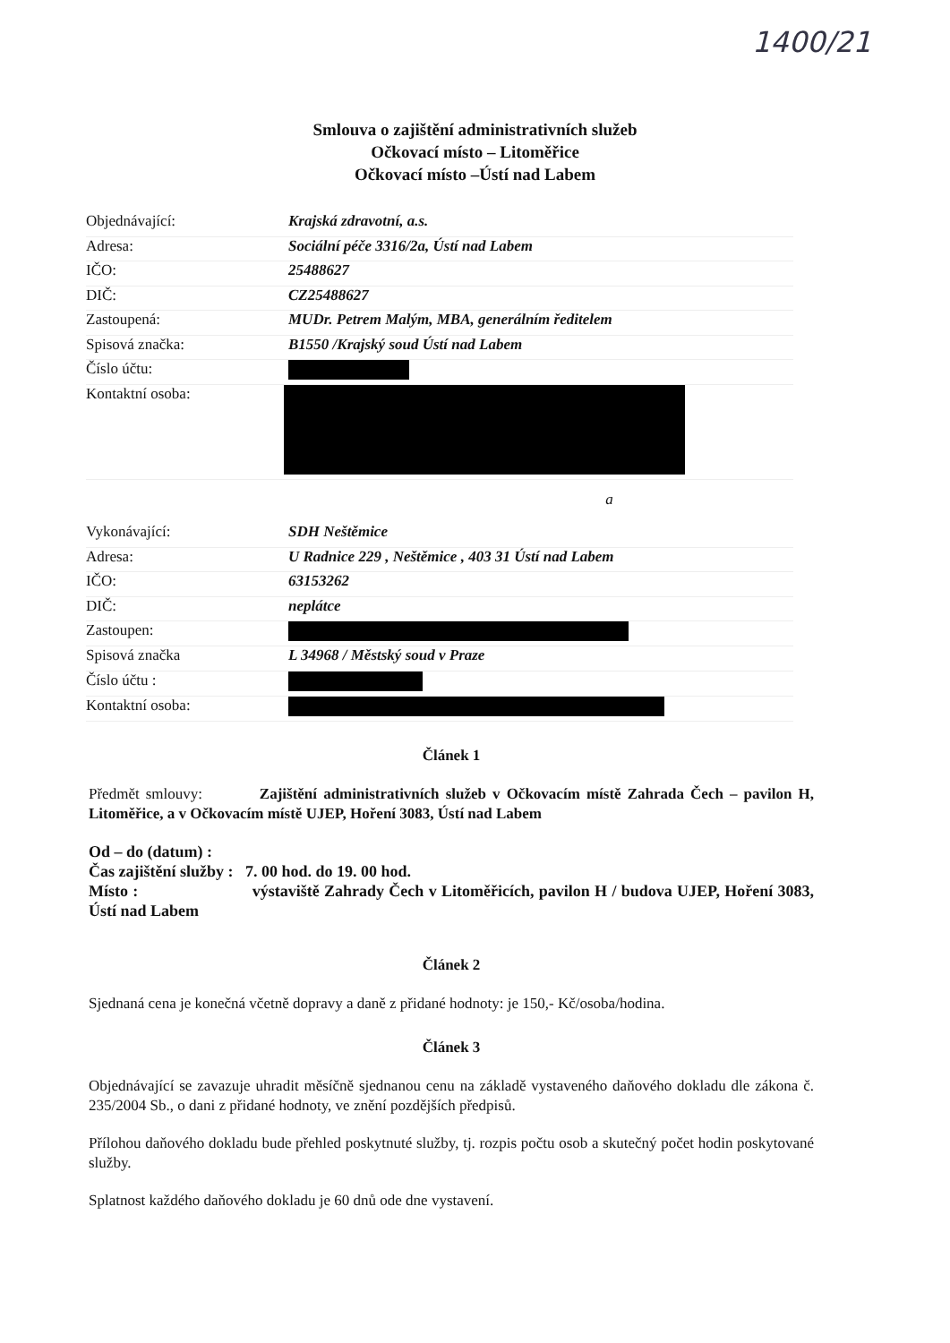1400/21
Smlouva o zajištění administrativních služeb
Očkovací místo – Litoměřice
Očkovací místo –Ústí nad Labem
| Objednávající: | Krajská zdravotní, a.s. |
| Adresa: | Sociální péče 3316/2a, Ústí nad Labem |
| IČO: | 25488627 |
| DIČ: | CZ25488627 |
| Zastoupená: | MUDr. Petrem Malým, MBA, generálním ředitelem |
| Spisová značka: | B1550 /Krajský soud Ústí nad Labem |
| Číslo účtu: | |
| Kontaktní osoba: | |
a
| Vykonávající: | SDH Neštěmice |
| Adresa: | U Radnice 229 , Neštěmice , 403 31 Ústí nad Labem |
| IČO: | 63153262 |
| DIČ: | neplátce |
| Zastoupen: | |
| Spisová značka | L 34968 / Městský soud v Praze |
| Číslo účtu : | |
| Kontaktní osoba: | |
Článek 1
Předmět smlouvy: Zajištění administrativních služeb v Očkovacím místě Zahrada Čech – pavilon H, Litoměřice, a v Očkovacím místě UJEP, Hoření 3083, Ústí nad Labem
Od – do (datum) :
Čas zajištění služby : 7. 00 hod. do 19. 00 hod.
Místo : výstaviště Zahrady Čech v Litoměřicích, pavilon H / budova UJEP, Hoření 3083, Ústí nad Labem
Článek 2
Sjednaná cena je konečná včetně dopravy a daně z přidané hodnoty: je 150,- Kč/osoba/hodina.
Článek 3
Objednávající se zavazuje uhradit měsíčně sjednanou cenu na základě vystaveného daňového dokladu dle zákona č. 235/2004 Sb., o dani z přidané hodnoty, ve znění pozdějších předpisů.
Přílohou daňového dokladu bude přehled poskytnuté služby, tj. rozpis počtu osob a skutečný počet hodin poskytované služby.
Splatnost každého daňového dokladu je 60 dnů ode dne vystavení.